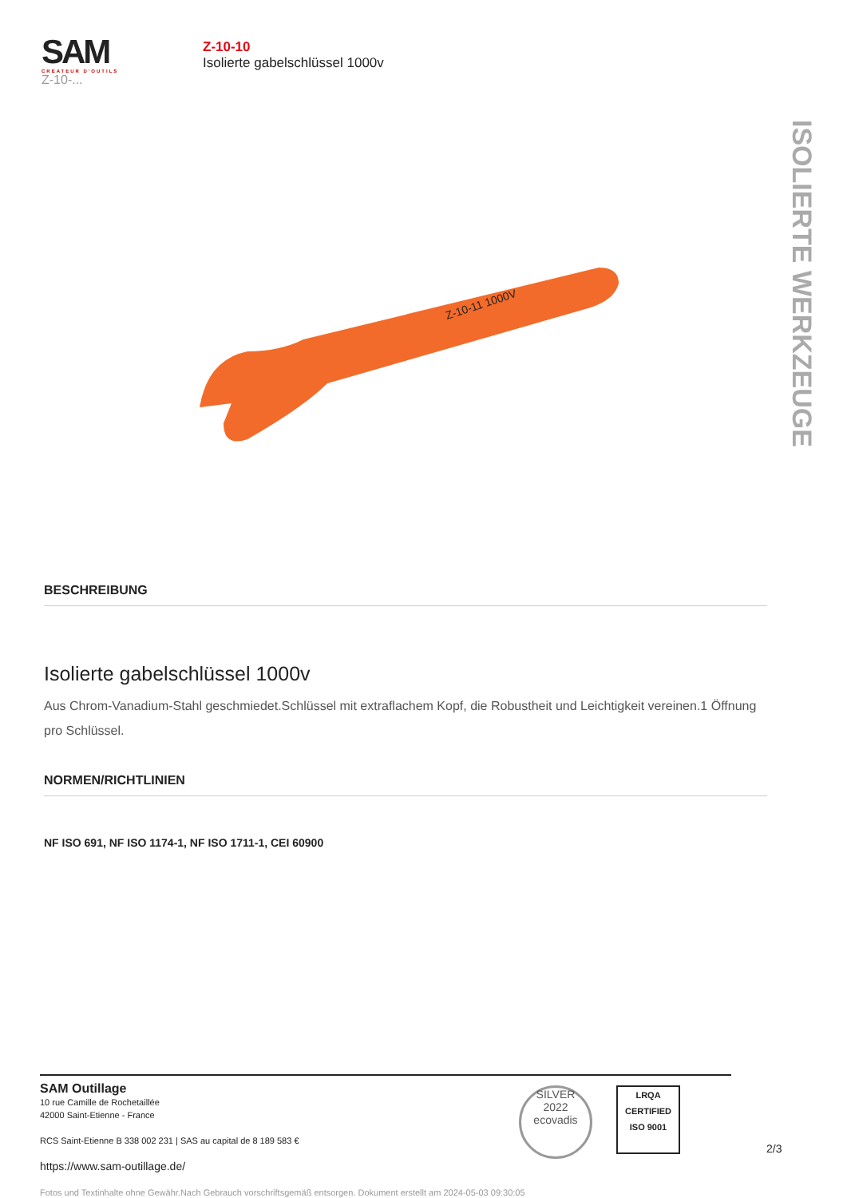SAM
CRÉATEUR D'OUTILS
Z-10-...
Z-10-10
Isolierte gabelschlüssel 1000v
ISOLIERTE WERKZEUGE
Z-10-11 1000V
BESCHREIBUNG
Isolierte gabelschlüssel 1000v
Aus Chrom-Vanadium-Stahl geschmiedet.Schlüssel mit extraflachem Kopf, die Robustheit und Leichtigkeit vereinen.1 Öffnung pro Schlüssel.
NORMEN/RICHTLINIEN
NF ISO 691, NF ISO 1174-1, NF ISO 1711-1, CEI 60900
SAM Outillage
10 rue Camille de Rochetaillée
42000 Saint-Etienne - France
RCS Saint-Etienne B 338 002 231 | SAS au capital de 8 189 583 €
https://www.sam-outillage.de/
Fotos und Textinhalte ohne Gewähr.Nach Gebrauch vorschriftsgemäß entsorgen. Dokument erstellt am 2024-05-03 09:30:05
SILVER
2022
ecovadis
LRQA
CERTIFIED
ISO 9001
2/3